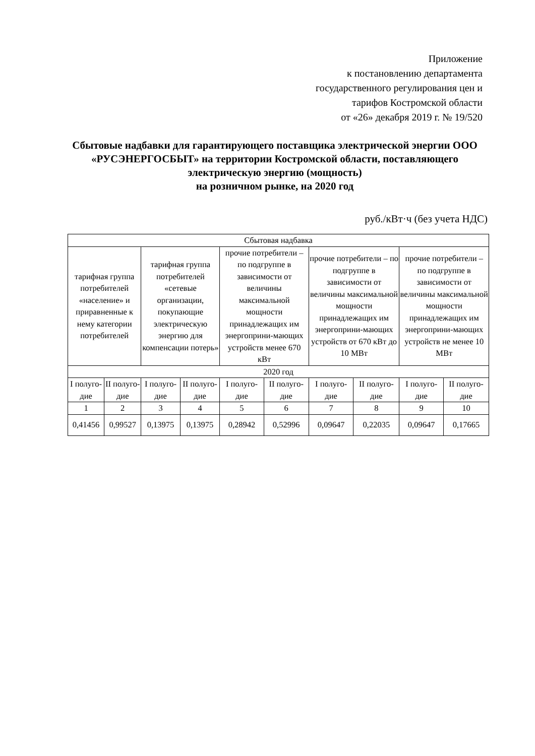Приложение
к постановлению департамента
государственного регулирования цен и
тарифов Костромской области
от «26» декабря 2019 г. № 19/520
Сбытовые надбавки для гарантирующего поставщика электрической энергии ООО «РУСЭНЕРГОСБЫТ» на территории Костромской области, поставляющего электрическую энергию (мощность)
на розничном рынке, на 2020 год
руб./кВт·ч (без учета НДС)
| Сбытовая надбавка | | | | | | | | | |
| тарифная группа потребителей «население» и приравненные к нему категории потребителей | | тарифная группа потребителей «сетевые организации, покупающие электрическую энергию для компенсации потерь» | | прочие потребители – по подгруппе в зависимости от величины максимальной мощности принадлежащих им энергоприни-мающих устройств менее 670 кВт | | прочие потребители – по подгруппе в зависимости от величины максимальной мощности принадлежащих им энергоприни-мающих устройств от 670 кВт до 10 МВт | | прочие потребители – по подгруппе в зависимости от величины максимальной мощности принадлежащих им энергоприни-мающих устройств не менее 10 МВт | |
| 2020 год | | | | | | | | | |
| I полуго-дие | II полуго-дие | I полуго-дие | II полуго-дие | I полуго-дие | II полуго-дие | I полуго-дие | II полуго-дие | I полуго-дие | II полуго-дие |
| 1 | 2 | 3 | 4 | 5 | 6 | 7 | 8 | 9 | 10 |
| 0,41456 | 0,99527 | 0,13975 | 0,13975 | 0,28942 | 0,52996 | 0,09647 | 0,22035 | 0,09647 | 0,17665 |